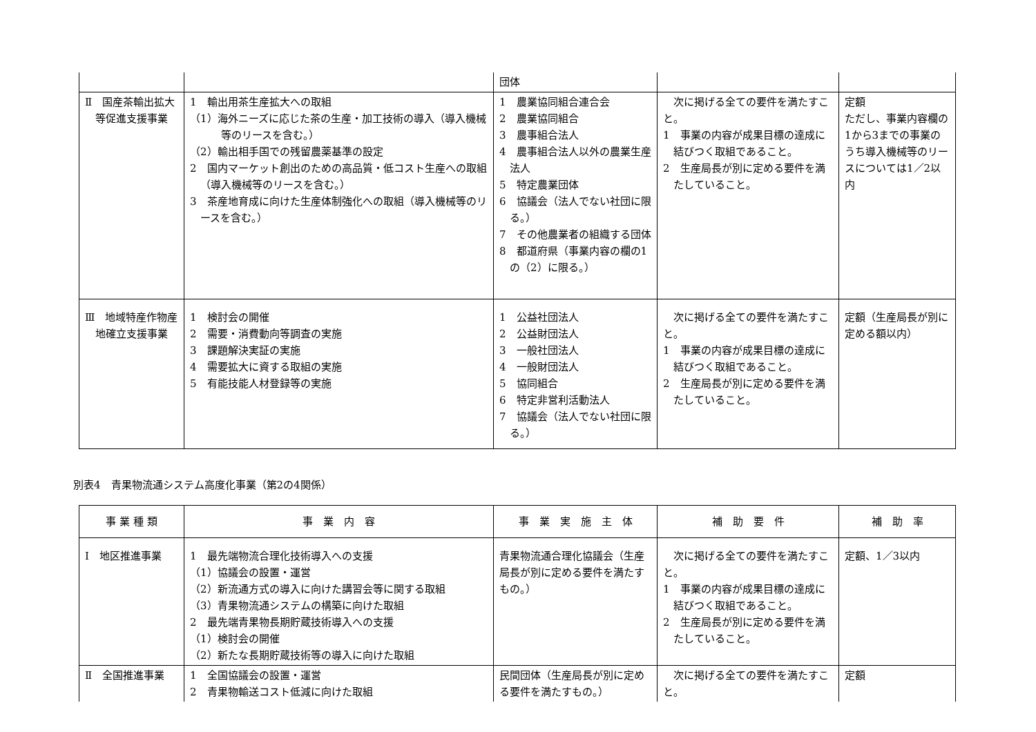| | | 団体 | | |
| Ⅱ 国産茶輸出拡大等促進支援事業 | 1 輸出用茶生産拡大への取組 （1）海外ニーズに応じた茶の生産・加工技術の導入（導入機械等のリースを含む。） （2）輸出相手国での残留農薬基準の設定 2 国内マーケット創出のための高品質・低コスト生産への取組（導入機械等のリースを含む。） 3 茶産地育成に向けた生産体制強化への取組（導入機械等のリースを含む。） | 1 農業協同組合連合会 2 農業協同組合 3 農事組合法人 4 農事組合法人以外の農業生産法人 5 特定農業団体 6 協議会（法人でない社団に限る。） 7 その他農業者の組織する団体 8 都道府県（事業内容の欄の1の（2）に限る。） | 次に掲げる全ての要件を満たすこと。 1 事業の内容が成果目標の達成に結びつく取組であること。 2 生産局長が別に定める要件を満たしていること。 | 定額 ただし、事業内容欄の1から3までの事業のうち導入機械等のリースについては1／2以内 |
| Ⅲ 地域特産作物産地確立支援事業 | 1 検討会の開催 2 需要・消費動向等調査の実施 3 課題解決実証の実施 4 需要拡大に資する取組の実施 5 有能技能人材登録等の実施 | 1 公益社団法人 2 公益財団法人 3 一般社団法人 4 一般財団法人 5 協同組合 6 特定非営利活動法人 7 協議会（法人でない社団に限る。） | 次に掲げる全ての要件を満たすこと。 1 事業の内容が成果目標の達成に結びつく取組であること。 2 生産局長が別に定める要件を満たしていること。 | 定額（生産局長が別に定める額以内） |
別表4　青果物流通システム高度化事業（第2の4関係）
| 事 業 種 類 | 事 業 内 容 | 事 業 実 施 主 体 | 補 助 要 件 | 補 助 率 |
| --- | --- | --- | --- | --- |
| Ⅰ 地区推進事業 | 1 最先端物流合理化技術導入への支援 （1）協議会の設置・運営 （2）新流通方式の導入に向けた講習会等に関する取組 （3）青果物流通システムの構築に向けた取組 2 最先端青果物長期貯蔵技術導入への支援 （1）検討会の開催 （2）新たな長期貯蔵技術等の導入に向けた取組 | 青果物流通合理化協議会（生産局長が別に定める要件を満たすもの。） | 次に掲げる全ての要件を満たすこと。 1 事業の内容が成果目標の達成に結びつく取組であること。 2 生産局長が別に定める要件を満たしていること。 | 定額、1／3以内 |
| Ⅱ 全国推進事業 | 1 全国協議会の設置・運営 2 青果物輸送コスト低減に向けた取組 | 民間団体（生産局長が別に定める要件を満たすもの。） | 次に掲げる全ての要件を満たすこと。 | 定額 |